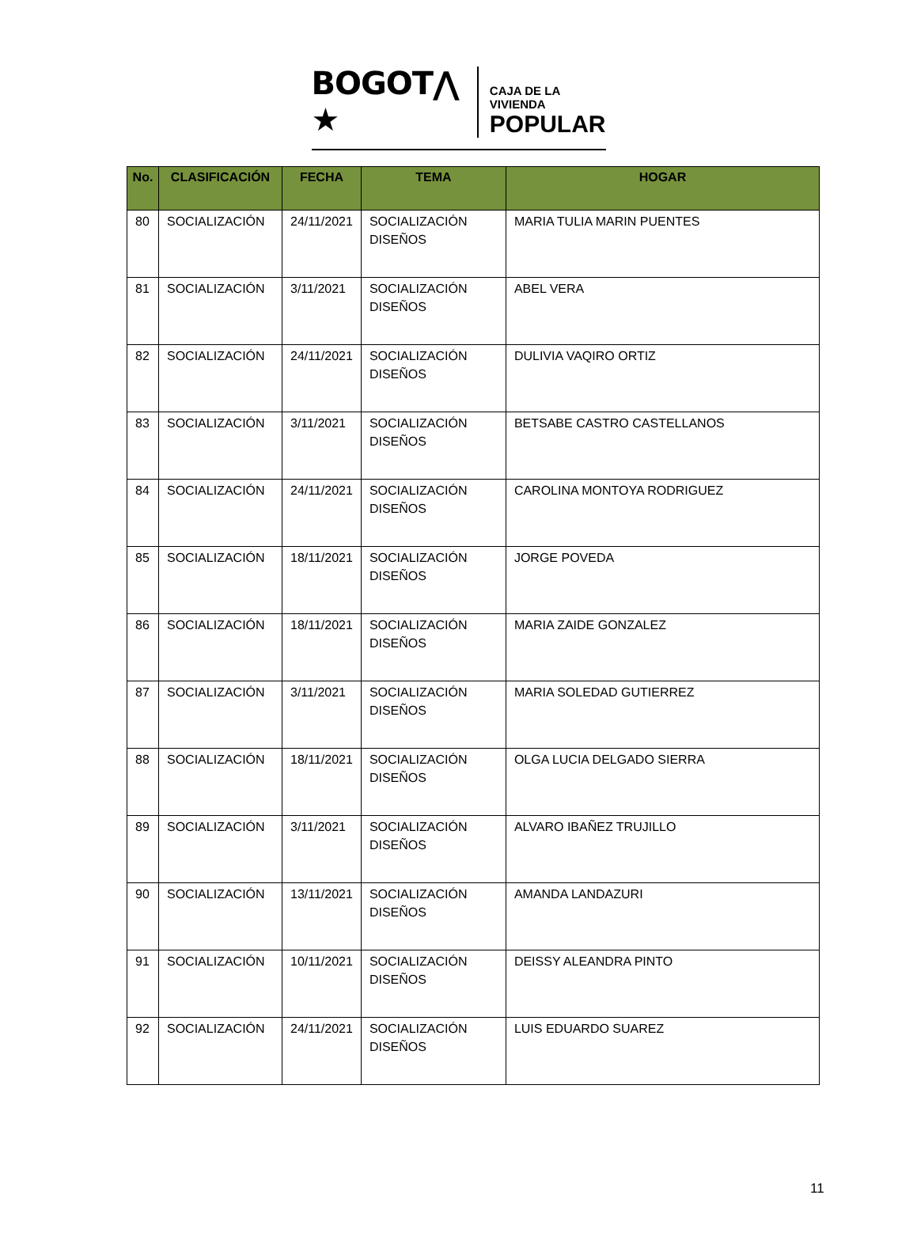BOGOT⋀ ★
CAJA DE LA VIVIENDA
POPULAR
| No. | CLASIFICACIÓN | FECHA | TEMA | HOGAR |
| --- | --- | --- | --- | --- |
| 80 | SOCIALIZACIÓN | 24/11/2021 | SOCIALIZACIÓN DISEÑOS | MARIA TULIA MARIN PUENTES |
| 81 | SOCIALIZACIÓN | 3/11/2021 | SOCIALIZACIÓN DISEÑOS | ABEL VERA |
| 82 | SOCIALIZACIÓN | 24/11/2021 | SOCIALIZACIÓN DISEÑOS | DULIVIA VAQIRO ORTIZ |
| 83 | SOCIALIZACIÓN | 3/11/2021 | SOCIALIZACIÓN DISEÑOS | BETSABE CASTRO CASTELLANOS |
| 84 | SOCIALIZACIÓN | 24/11/2021 | SOCIALIZACIÓN DISEÑOS | CAROLINA MONTOYA RODRIGUEZ |
| 85 | SOCIALIZACIÓN | 18/11/2021 | SOCIALIZACIÓN DISEÑOS | JORGE POVEDA |
| 86 | SOCIALIZACIÓN | 18/11/2021 | SOCIALIZACIÓN DISEÑOS | MARIA ZAIDE GONZALEZ |
| 87 | SOCIALIZACIÓN | 3/11/2021 | SOCIALIZACIÓN DISEÑOS | MARIA SOLEDAD GUTIERREZ |
| 88 | SOCIALIZACIÓN | 18/11/2021 | SOCIALIZACIÓN DISEÑOS | OLGA LUCIA DELGADO SIERRA |
| 89 | SOCIALIZACIÓN | 3/11/2021 | SOCIALIZACIÓN DISEÑOS | ALVARO IBAÑEZ TRUJILLO |
| 90 | SOCIALIZACIÓN | 13/11/2021 | SOCIALIZACIÓN DISEÑOS | AMANDA LANDAZURI |
| 91 | SOCIALIZACIÓN | 10/11/2021 | SOCIALIZACIÓN DISEÑOS | DEISSY ALEANDRA PINTO |
| 92 | SOCIALIZACIÓN | 24/11/2021 | SOCIALIZACIÓN DISEÑOS | LUIS EDUARDO SUAREZ |
11